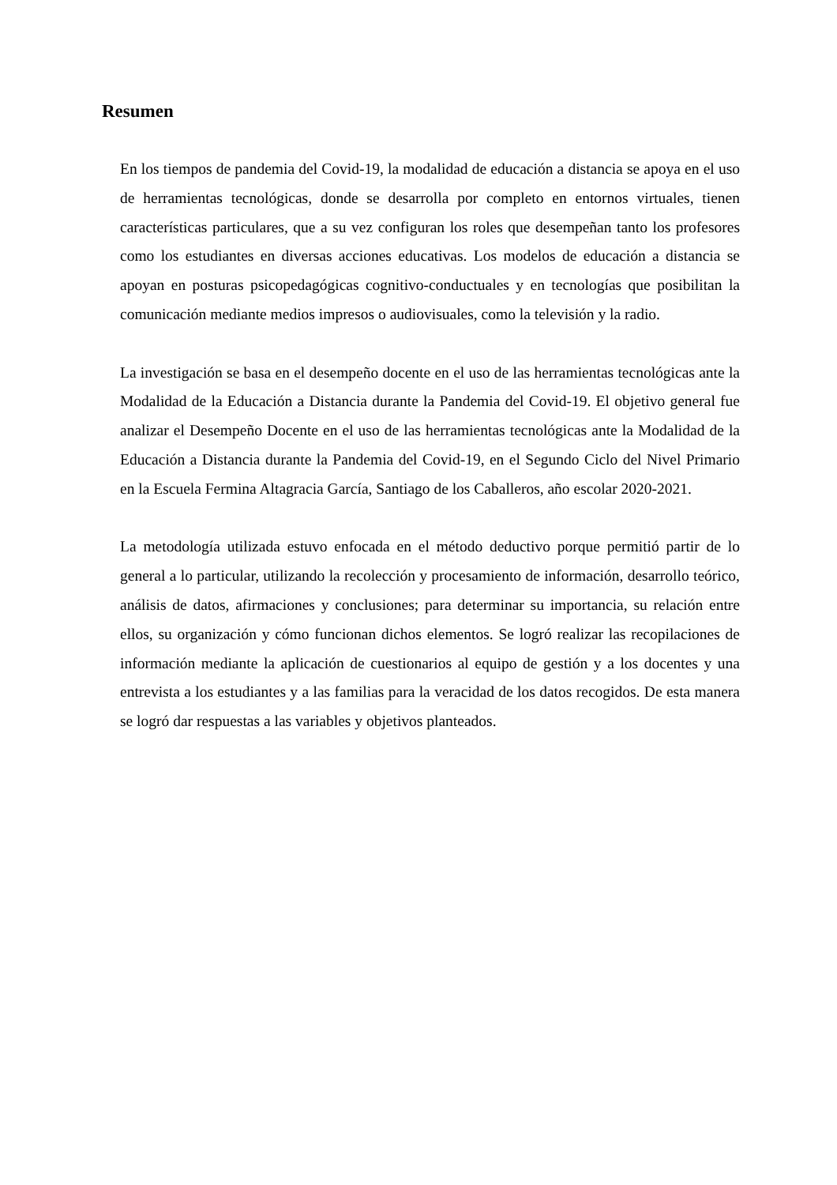Resumen
En los tiempos de pandemia del Covid-19, la modalidad de educación a distancia se apoya en el uso de herramientas tecnológicas, donde se desarrolla por completo en entornos virtuales, tienen características particulares, que a su vez configuran los roles que desempeñan tanto los profesores como los estudiantes en diversas acciones educativas. Los modelos de educación a distancia se apoyan en posturas psicopedagógicas cognitivo-conductuales y en tecnologías que posibilitan la comunicación mediante medios impresos o audiovisuales, como la televisión y la radio.
La investigación se basa en el desempeño docente en el uso de las herramientas tecnológicas ante la Modalidad de la Educación a Distancia durante la Pandemia del Covid-19. El objetivo general fue analizar el Desempeño Docente en el uso de las herramientas tecnológicas ante la Modalidad de la Educación a Distancia durante la Pandemia del Covid-19, en el Segundo Ciclo del Nivel Primario en la Escuela Fermina Altagracia García, Santiago de los Caballeros, año escolar 2020-2021.
La metodología utilizada estuvo enfocada en el método deductivo porque permitió partir de lo general a lo particular, utilizando la recolección y procesamiento de información, desarrollo teórico, análisis de datos, afirmaciones y conclusiones; para determinar su importancia, su relación entre ellos, su organización y cómo funcionan dichos elementos. Se logró realizar las recopilaciones de información mediante la aplicación de cuestionarios al equipo de gestión y a los docentes y una entrevista a los estudiantes y a las familias para la veracidad de los datos recogidos. De esta manera se logró dar respuestas a las variables y objetivos planteados.